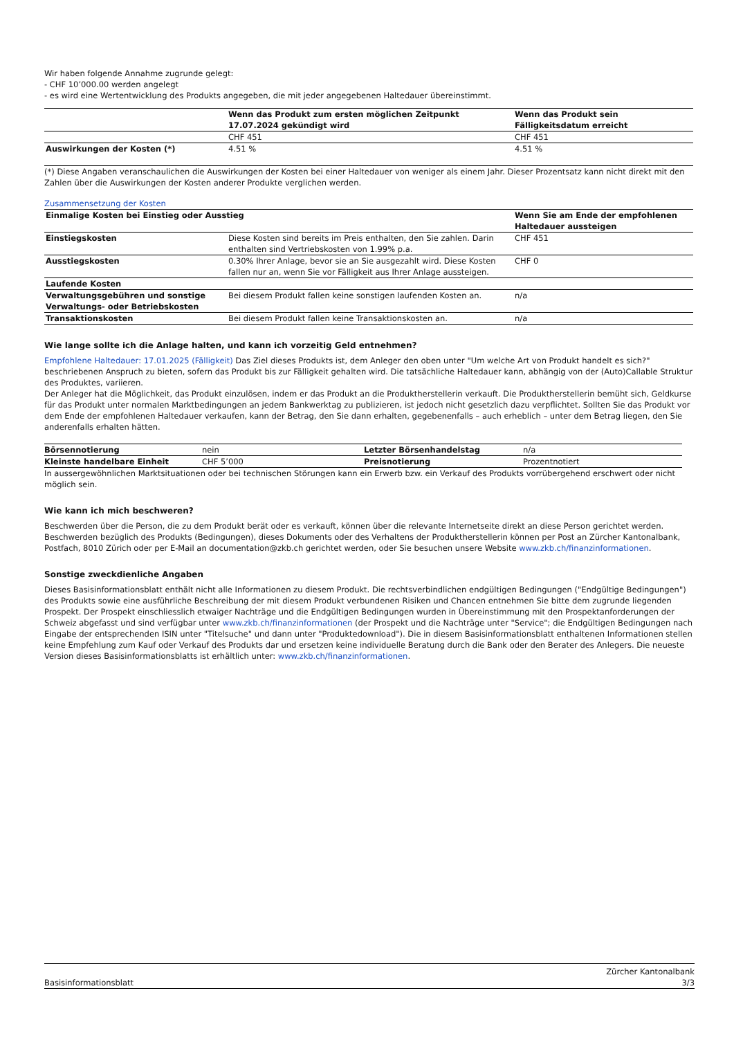Wir haben folgende Annahme zugrunde gelegt:
- CHF 10’000.00 werden angelegt
- es wird eine Wertentwicklung des Produkts angegeben, die mit jeder angegebenen Haltedauer übereinstimmt.
| | Wenn das Produkt zum ersten möglichen Zeitpunkt 17.07.2024 gekündigt wird | Wenn das Produkt sein Fälligkeitsdatum erreicht |
| --- | --- | --- |
| | CHF 451 | CHF 451 |
| Auswirkungen der Kosten (*) | 4.51 % | 4.51 % |
(*) Diese Angaben veranschaulichen die Auswirkungen der Kosten bei einer Haltedauer von weniger als einem Jahr. Dieser Prozentsatz kann nicht direkt mit den Zahlen über die Auswirkungen der Kosten anderer Produkte verglichen werden.
Zusammensetzung der Kosten
| Einmalige Kosten bei Einstieg oder Ausstieg | | Wenn Sie am Ende der empfohlenen Haltedauer aussteigen |
| --- | --- | --- |
| Einstiegskosten | Diese Kosten sind bereits im Preis enthalten, den Sie zahlen. Darin enthalten sind Vertriebskosten von 1.99% p.a. | CHF 451 |
| Ausstiegskosten | 0.30% Ihrer Anlage, bevor sie an Sie ausgezahlt wird. Diese Kosten fallen nur an, wenn Sie vor Fälligkeit aus Ihrer Anlage aussteigen. | CHF 0 |
| Laufende Kosten | | |
| Verwaltungsgebühren und sonstige Verwaltungs- oder Betriebskosten | Bei diesem Produkt fallen keine sonstigen laufenden Kosten an. | n/a |
| Transaktionskosten | Bei diesem Produkt fallen keine Transaktionskosten an. | n/a |
Wie lange sollte ich die Anlage halten, und kann ich vorzeitig Geld entnehmen?
Empfohlene Haltedauer: 17.01.2025 (Fälligkeit) Das Ziel dieses Produkts ist, dem Anleger den oben unter "Um welche Art von Produkt handelt es sich?" beschriebenen Anspruch zu bieten, sofern das Produkt bis zur Fälligkeit gehalten wird. Die tatsächliche Haltedauer kann, abhängig von der (Auto)Callable Struktur des Produktes, variieren.
Der Anleger hat die Möglichkeit, das Produkt einzulösen, indem er das Produkt an die Produktherstellerin verkauft. Die Produktherstellerin bemüht sich, Geldkurse für das Produkt unter normalen Marktbedingungen an jedem Bankwerktag zu publizieren, ist jedoch nicht gesetzlich dazu verpflichtet. Sollten Sie das Produkt vor dem Ende der empfohlenen Haltedauer verkaufen, kann der Betrag, den Sie dann erhalten, gegebenenfalls – auch erheblich – unter dem Betrag liegen, den Sie anderenfalls erhalten hätten.
| Börsennotierung | nein | Letzter Börsenhandelstag | n/a |
| Kleinste handelbare Einheit | CHF 5’000 | Preisnotierung | Prozentnotiert |
In aussergewöhnlichen Marktsituationen oder bei technischen Störungen kann ein Erwerb bzw. ein Verkauf des Produkts vorrübergehend erschwert oder nicht möglich sein.
Wie kann ich mich beschweren?
Beschwerden über die Person, die zu dem Produkt berät oder es verkauft, können über die relevante Internetseite direkt an diese Person gerichtet werden. Beschwerden bezüglich des Produkts (Bedingungen), dieses Dokuments oder des Verhaltens der Produktherstellerin können per Post an Zürcher Kantonalbank, Postfach, 8010 Zürich oder per E-Mail an documentation@zkb.ch gerichtet werden, oder Sie besuchen unsere Website www.zkb.ch/finanzinformationen.
Sonstige zweckdienliche Angaben
Dieses Basisinformationsblatt enthält nicht alle Informationen zu diesem Produkt. Die rechtsverbindlichen endgültigen Bedingungen ("Endgültige Bedingungen") des Produkts sowie eine ausführliche Beschreibung der mit diesem Produkt verbundenen Risiken und Chancen entnehmen Sie bitte dem zugrunde liegenden Prospekt. Der Prospekt einschliesslich etwaiger Nachträge und die Endgültigen Bedingungen wurden in Übereinstimmung mit den Prospektanforderungen der Schweiz abgefasst und sind verfügbar unter www.zkb.ch/finanzinformationen (der Prospekt und die Nachträge unter "Service"; die Endgültigen Bedingungen nach Eingabe der entsprechenden ISIN unter "Titelsuche" und dann unter "Produktedownload"). Die in diesem Basisinformationsblatt enthaltenen Informationen stellen keine Empfehlung zum Kauf oder Verkauf des Produkts dar und ersetzen keine individuelle Beratung durch die Bank oder den Berater des Anlegers. Die neueste Version dieses Basisinformationsblatts ist erhältlich unter: www.zkb.ch/finanzinformationen.
Basisinformationsblatt Zürcher Kantonalbank
3/3